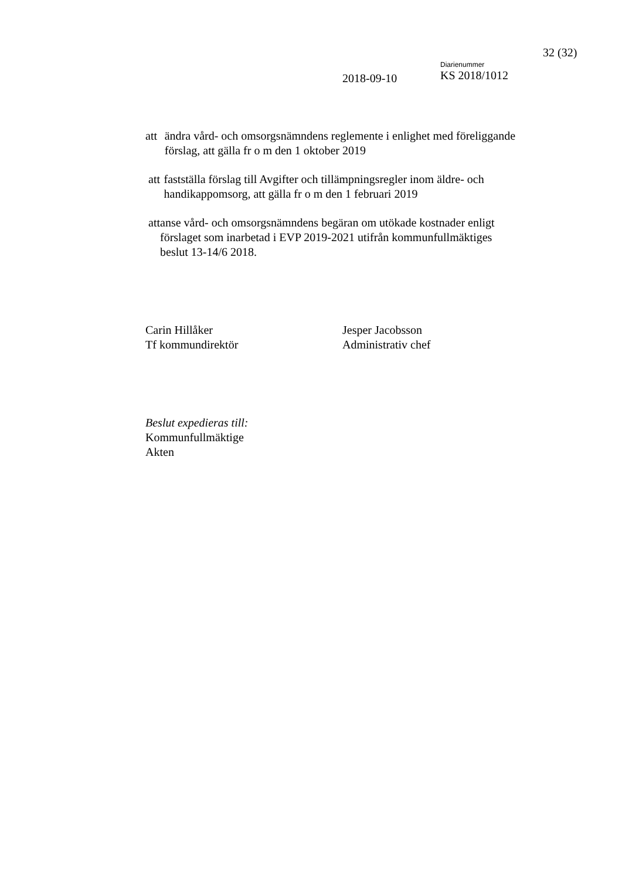32 (32)
2018-09-10
Diarienummer
KS 2018/1012
att ändra vård- och omsorgsnämndens reglemente i enlighet med föreliggande förslag, att gälla fr o m den 1 oktober 2019
att fastställa förslag till Avgifter och tillämpningsregler inom äldre- och handikappomsorg, att gälla fr o m den 1 februari 2019
att anse vård- och omsorgsnämndens begäran om utökade kostnader enligt förslaget som inarbetad i EVP 2019-2021 utifrån kommunfullmäktiges beslut 13-14/6 2018.
Carin Hillåker
Tf kommundirektör
Jesper Jacobsson
Administrativ chef
Beslut expedieras till:
Kommunfullmäktige
Akten